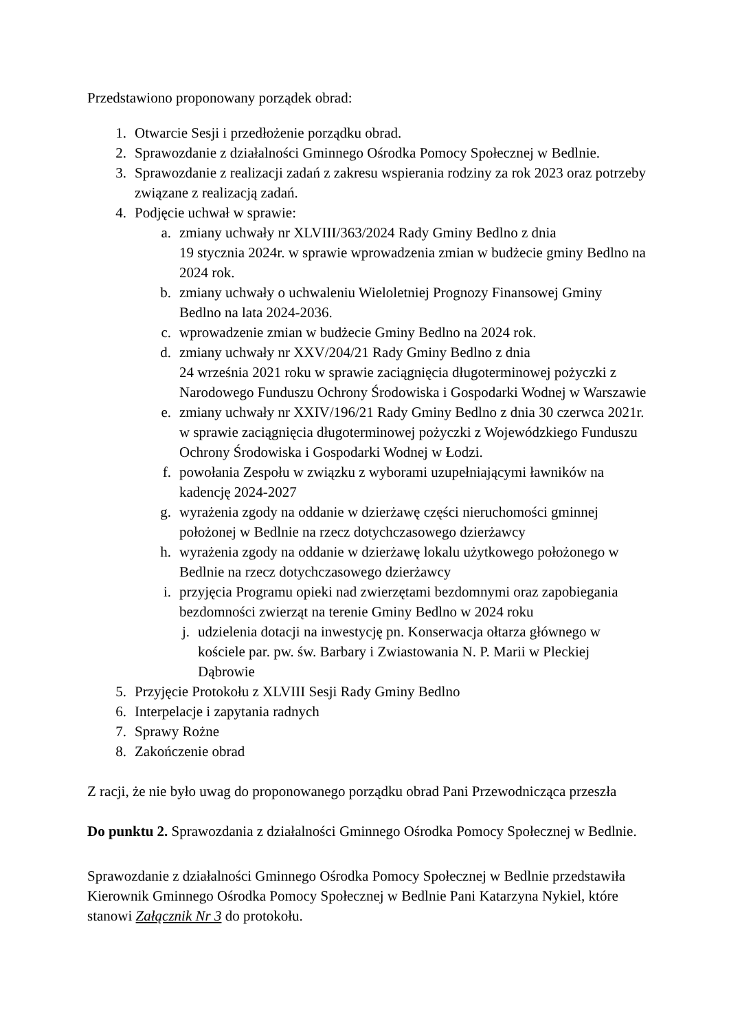Przedstawiono proponowany porządek obrad:
1. Otwarcie Sesji i przedłożenie porządku obrad.
2. Sprawozdanie z działalności Gminnego Ośrodka Pomocy Społecznej w Bedlnie.
3. Sprawozdanie z realizacji zadań z zakresu wspierania rodziny za rok 2023 oraz potrzeby związane z realizacją zadań.
4. Podjęcie uchwał w sprawie:
a. zmiany uchwały nr XLVIII/363/2024 Rady Gminy Bedlno z dnia
19 stycznia 2024r. w sprawie wprowadzenia zmian w budżecie gminy Bedlno na 2024 rok.
b. zmiany uchwały o uchwaleniu Wieloletniej Prognozy Finansowej Gminy Bedlno na lata 2024-2036.
c. wprowadzenie zmian w budżecie Gminy Bedlno na 2024 rok.
d. zmiany uchwały nr XXV/204/21 Rady Gminy Bedlno z dnia
24 września 2021 roku w sprawie zaciągnięcia długoterminowej pożyczki z Narodowego Funduszu Ochrony Środowiska i Gospodarki Wodnej w Warszawie
e. zmiany uchwały nr XXIV/196/21 Rady Gminy Bedlno z dnia 30 czerwca 2021r. w sprawie zaciągnięcia długoterminowej pożyczki z Wojewódzkiego Funduszu Ochrony Środowiska i Gospodarki Wodnej w Łodzi.
f. powołania Zespołu w związku z wyborami uzupełniającymi ławników na kadencję 2024-2027
g. wyrażenia zgody na oddanie w dzierżawę części nieruchomości gminnej położonej w Bedlnie na rzecz dotychczasowego dzierżawcy
h. wyrażenia zgody na oddanie w dzierżawę lokalu użytkowego położonego w Bedlnie na rzecz dotychczasowego dzierżawcy
i. przyjęcia Programu opieki nad zwierzętami bezdomnymi oraz zapobiegania bezdomności zwierząt na terenie Gminy Bedlno w 2024 roku
j. udzielenia dotacji na inwestycję pn. Konserwacja ołtarza głównego w kościele par. pw. św. Barbary i Zwiastowania N. P. Marii w Pleckiej Dąbrowie
5. Przyjęcie Protokołu z XLVIII Sesji Rady Gminy Bedlno
6. Interpelacje i zapytania radnych
7. Sprawy Rożne
8. Zakończenie obrad
Z racji, że nie było uwag do proponowanego porządku obrad Pani Przewodnicząca przeszła
Do punktu 2. Sprawozdania z działalności Gminnego Ośrodka Pomocy Społecznej w Bedlnie.
Sprawozdanie z działalności Gminnego Ośrodka Pomocy Społecznej w Bedlnie przedstawiła Kierownik Gminnego Ośrodka Pomocy Społecznej w Bedlnie Pani Katarzyna Nykiel, które stanowi Załącznik Nr 3 do protokołu.